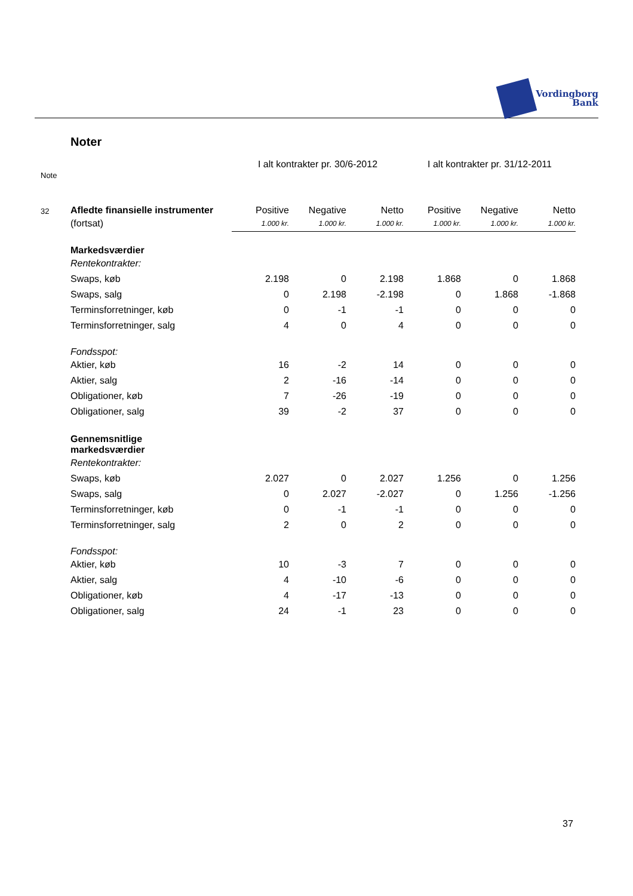Vordingborg
Bank
Noter
| Note | | I alt kontrakter pr. 30/6-2012 | | | I alt kontrakter pr. 31/12-2011 | | |
| 32 | Afledte finansielle instrumenter | Positive | Negative | Netto | Positive | Negative | Netto |
| | (fortsat) | 1.000 kr. | 1.000 kr. | 1.000 kr. | 1.000 kr. | 1.000 kr. | 1.000 kr. |
| | Markedsværdier | | | | | | |
| | Rentekontrakter: | | | | | | |
| | Swaps, køb | 2.198 | 0 | 2.198 | 1.868 | 0 | 1.868 |
| | Swaps, salg | 0 | 2.198 | -2.198 | 0 | 1.868 | -1.868 |
| | Terminsforretninger, køb | 0 | -1 | -1 | 0 | 0 | 0 |
| | Terminsforretninger, salg | 4 | 0 | 4 | 0 | 0 | 0 |
| | Fondsspot: | | | | | | |
| | Aktier, køb | 16 | -2 | 14 | 0 | 0 | 0 |
| | Aktier, salg | 2 | -16 | -14 | 0 | 0 | 0 |
| | Obligationer, køb | 7 | -26 | -19 | 0 | 0 | 0 |
| | Obligationer, salg | 39 | -2 | 37 | 0 | 0 | 0 |
| | Gennemsnitlige markedsværdier | | | | | | |
| | Rentekontrakter: | | | | | | |
| | Swaps, køb | 2.027 | 0 | 2.027 | 1.256 | 0 | 1.256 |
| | Swaps, salg | 0 | 2.027 | -2.027 | 0 | 1.256 | -1.256 |
| | Terminsforretninger, køb | 0 | -1 | -1 | 0 | 0 | 0 |
| | Terminsforretninger, salg | 2 | 0 | 2 | 0 | 0 | 0 |
| | Fondsspot: | | | | | | |
| | Aktier, køb | 10 | -3 | 7 | 0 | 0 | 0 |
| | Aktier, salg | 4 | -10 | -6 | 0 | 0 | 0 |
| | Obligationer, køb | 4 | -17 | -13 | 0 | 0 | 0 |
| | Obligationer, salg | 24 | -1 | 23 | 0 | 0 | 0 |
37